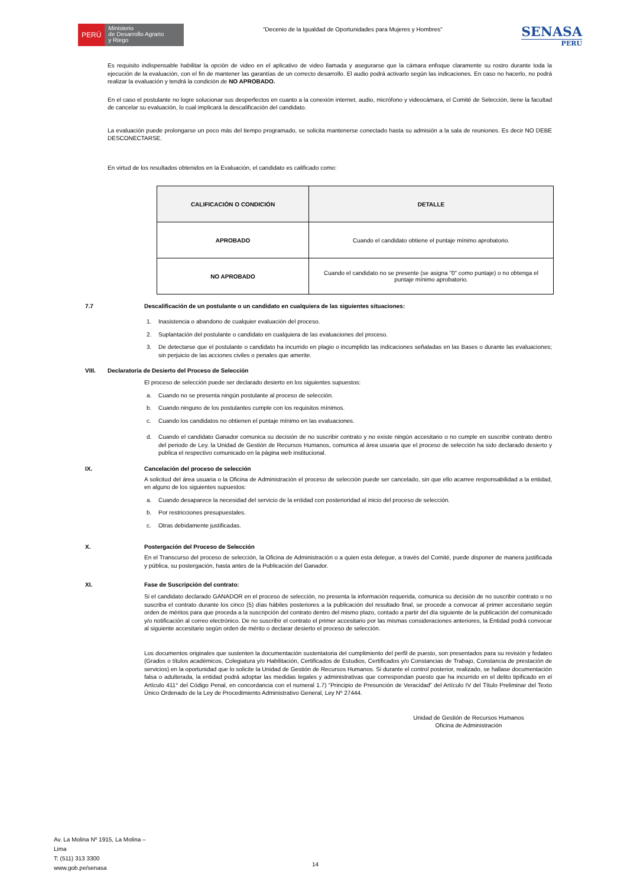PERÚ
Ministerio
de Desarrollo Agrario
y Riego
"Decenio de la Igualdad de Oportunidades para Mujeres y Hombres"
SENASA
PERU
Es requisito indispensable habilitar la opción de video en el aplicativo de video llamada y asegurarse que la cámara enfoque claramente su rostro durante toda la ejecución de la evaluación, con el fin de mantener las garantías de un correcto desarrollo. El audio podrá activarlo según las indicaciones. En caso no hacerlo, no podrá realizar la evaluación y tendrá la condición de NO APROBADO.
En el caso el postulante no logre solucionar sus desperfectos en cuanto a la conexión internet, audio, micrófono y videocámara, el Comité de Selección, tiene la facultad de cancelar su evaluación, lo cual implicará la descalificación del candidato.
La evaluación puede prolongarse un poco más del tiempo programado, se solicita mantenerse conectado hasta su admisión a la sala de reuniones. Es decir NO DEBE DESCONECTARSE.
En virtud de los resultados obtenidos en la Evaluación, el candidato es calificado como:
| CALIFICACIÓN O CONDICIÓN | DETALLE |
| --- | --- |
| APROBADO | Cuando el candidato obtiene el puntaje mínimo aprobatorio. |
| NO APROBADO | Cuando el candidato no se presente (se asigna "0" como puntaje) o no obtenga el puntaje mínimo aprobatorio. |
7.7 Descalificación de un postulante o un candidato en cualquiera de las siguientes situaciones:
1. Inasistencia o abandono de cualquier evaluación del proceso.
2. Suplantación del postulante o candidato en cualquiera de las evaluaciones del proceso.
3.
De detectarse que el postulante o candidato ha incurrido en plagio o incumplido las indicaciones señaladas en las Bases o durante las evaluaciones; sin perjuicio de las acciones civiles o penales que amerite.
VIII. Declaratoria de Desierto del Proceso de Selección
El proceso de selección puede ser declarado desierto en los siguientes supuestos:
a. Cuando no se presenta ningún postulante al proceso de selección.
b. Cuando ninguno de los postulantes cumple con los requisitos mínimos.
c. Cuando los candidatos no obtienen el puntaje mínimo en las evaluaciones.
d.
Cuando el candidato Ganador comunica su decisión de no suscribir contrato y no existe ningún accesitario o no cumple en suscribir contrato dentro del periodo de Ley. la Unidad de Gestión de Recursos Humanos, comunica al área usuaria que el proceso de selección ha sido declarado desierto y publica el respectivo comunicado en la página web institucional.
IX. Cancelación del proceso de selección
A solicitud del área usuaria o la Oficina de Administración el proceso de selección puede ser cancelado, sin que ello acarree responsabilidad a la entidad, en alguno de los siguientes supuestos:
a. Cuando desaparece la necesidad del servicio de la entidad con posterioridad al inicio del proceso de selección.
b. Por restricciones presupuestales.
c. Otras debidamente justificadas.
X. Postergación del Proceso de Selección
En el Transcurso del proceso de selección, la Oficina de Administración o a quien esta delegue, a través del Comité, puede disponer de manera justificada y pública, su postergación, hasta antes de la Publicación del Ganador.
XI. Fase de Suscripción del contrato:
Si el candidato declarado GANADOR en el proceso de selección, no presenta la información requerida, comunica su decisión de no suscribir contrato o no suscriba el contrato durante los cinco (5) días hábiles posteriores a la publicación del resultado final, se procede a convocar al primer accesitario según orden de méritos para que proceda a la suscripción del contrato dentro del mismo plazo, contado a partir del día siguiente de la publicación del comunicado y/o notificación al correo electrónico. De no suscribir el contrato el primer accesitario por las mismas consideraciones anteriores, la Entidad podrá convocar al siguiente accesitario según orden de mérito o declarar desierto el proceso de selección.
Los documentos originales que sustenten la documentación sustentatoria del cumplimiento del perfil de puesto, son presentados para su revisión y fedateo (Grados o títulos académicos, Colegiatura y/o Habilitación, Certificados de Estudios, Certificados y/o Constancias de Trabajo, Constancia de prestación de servicios) en la oportunidad que lo solicite la Unidad de Gestión de Recursos Humanos. Si durante el control posterior, realizado, se hallase documentación falsa o adulterada, la entidad podrá adoptar las medidas legales y administrativas que correspondan puesto que ha incurrido en el delito tipificado en el Artículo 411° del Código Penal, en concordancia con el numeral 1.7) “Principio de Presunción de Veracidad” del Artículo IV del Título Preliminar del Texto Único Ordenado de la Ley de Procedimiento Administrativo General, Ley Nº 27444.
Unidad de Gestión de Recursos Humanos
Oficina de Administración
Av. La Molina Nº 1915, La Molina –
Lima
T: (511) 313 3300
www.gob.pe/senasa
14